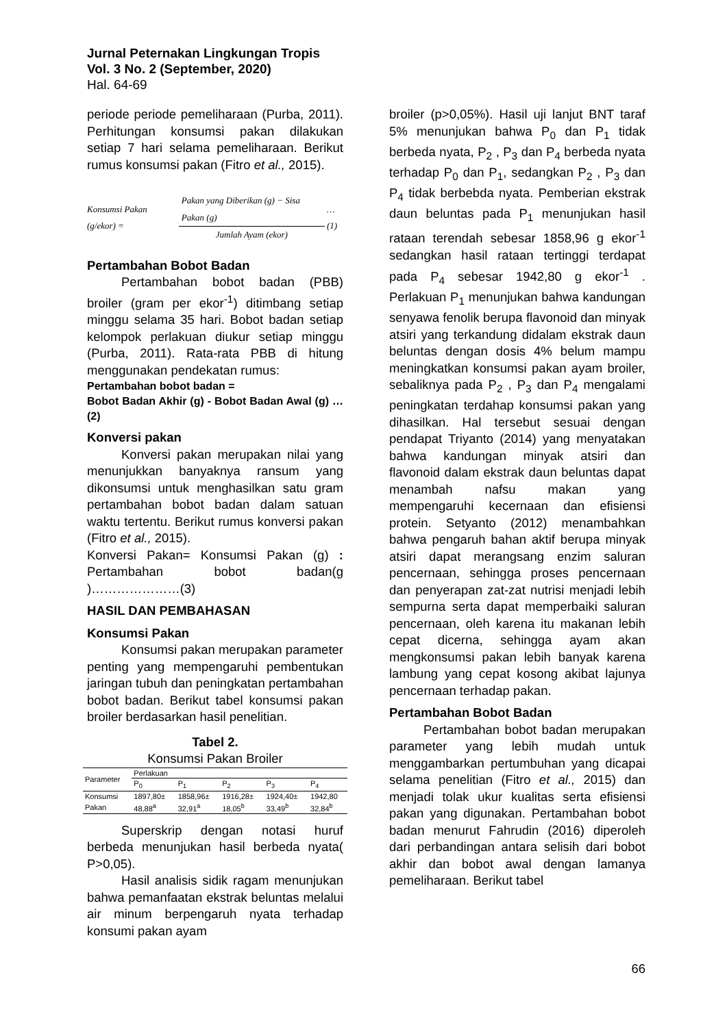Jurnal Peternakan Lingkungan Tropis
Vol. 3 No. 2 (September, 2020)
Hal. 64-69
periode periode pemeliharaan (Purba, 2011). Perhitungan konsumsi pakan dilakukan setiap 7 hari selama pemeliharaan. Berikut rumus konsumsi pakan (Fitro et al., 2015).
Konsumsi Pakan (g/ekor) = Pakan yang Diberikan (g) − Sisa Pakan (g) Jumlah Ayam (ekor) …(1)
Pertambahan Bobot Badan
Pertambahan bobot badan (PBB) broiler (gram per ekor<sup>-1</sup>) ditimbang setiap minggu selama 35 hari. Bobot badan setiap kelompok perlakuan diukur setiap minggu (Purba, 2011). Rata-rata PBB di hitung menggunakan pendekatan rumus:
Pertambahan bobot badan =
Bobot Badan Akhir (g) - Bobot Badan Awal (g) … (2)
Konversi pakan
Konversi pakan merupakan nilai yang menunjukkan banyaknya ransum yang dikonsumsi untuk menghasilkan satu gram pertambahan bobot badan dalam satuan waktu tertentu. Berikut rumus konversi pakan (Fitro et al., 2015).
Konversi Pakan= Konsumsi Pakan (g) : Pertambahan bobot badan(g )…………………(3)
HASIL DAN PEMBAHASAN
Konsumsi Pakan
Konsumsi pakan merupakan parameter penting yang mempengaruhi pembentukan jaringan tubuh dan peningkatan pertambahan bobot badan. Berikut tabel konsumsi pakan broiler berdasarkan hasil penelitian.
Tabel 2.
Konsumsi Pakan Broiler
| Parameter | Perlakuan | | | | |
| --- | --- | --- | --- | --- | --- |
| | P<sub>0</sub> | P<sub>1</sub> | P<sub>2</sub> | P<sub>3</sub> | P<sub>4</sub> |
| Konsumsi | 1897,80± | 1858,96± | 1916,28± | 1924,40± | 1942,80 |
| Pakan | 48,88<sup>a</sup> | 32,91<sup>a</sup> | 18,05<sup>b</sup> | 33,49<sup>b</sup> | 32,84<sup>b</sup> |
Superskrip dengan notasi huruf berbeda menunjukan hasil berbeda nyata( P>0,05).
Hasil analisis sidik ragam menunjukan bahwa pemanfaatan ekstrak beluntas melalui air minum berpengaruh nyata terhadap konsumi pakan ayam
broiler (p>0,05%). Hasil uji lanjut BNT taraf 5% menunjukan bahwa P<sub>0</sub> dan P<sub>1</sub> tidak berbeda nyata, P<sub>2</sub> , P<sub>3</sub> dan P<sub>4</sub> berbeda nyata terhadap P<sub>0</sub> dan P<sub>1</sub>, sedangkan P<sub>2</sub> , P<sub>3</sub> dan P<sub>4</sub> tidak berbebda nyata. Pemberian ekstrak daun beluntas pada P<sub>1</sub> menunjukan hasil rataan terendah sebesar 1858,96 g ekor<sup>-1</sup> sedangkan hasil rataan tertinggi terdapat pada P<sub>4</sub> sebesar 1942,80 g ekor<sup>-1</sup> . Perlakuan P<sub>1</sub> menunjukan bahwa kandungan senyawa fenolik berupa flavonoid dan minyak atsiri yang terkandung didalam ekstrak daun beluntas dengan dosis 4% belum mampu meningkatkan konsumsi pakan ayam broiler, sebaliknya pada P<sub>2</sub> , P<sub>3</sub> dan P<sub>4</sub> mengalami peningkatan terdahap konsumsi pakan yang dihasilkan. Hal tersebut sesuai dengan pendapat Triyanto (2014) yang menyatakan bahwa kandungan minyak atsiri dan flavonoid dalam ekstrak daun beluntas dapat menambah nafsu makan yang mempengaruhi kecernaan dan efisiensi protein. Setyanto (2012) menambahkan bahwa pengaruh bahan aktif berupa minyak atsiri dapat merangsang enzim saluran pencernaan, sehingga proses pencernaan dan penyerapan zat-zat nutrisi menjadi lebih sempurna serta dapat memperbaiki saluran pencernaan, oleh karena itu makanan lebih cepat dicerna, sehingga ayam akan mengkonsumsi pakan lebih banyak karena lambung yang cepat kosong akibat lajunya pencernaan terhadap pakan.
Pertambahan Bobot Badan
Pertambahan bobot badan merupakan parameter yang lebih mudah untuk menggambarkan pertumbuhan yang dicapai selama penelitian (Fitro et al., 2015) dan menjadi tolak ukur kualitas serta efisiensi pakan yang digunakan. Pertambahan bobot badan menurut Fahrudin (2016) diperoleh dari perbandingan antara selisih dari bobot akhir dan bobot awal dengan lamanya pemeliharaan. Berikut tabel
66